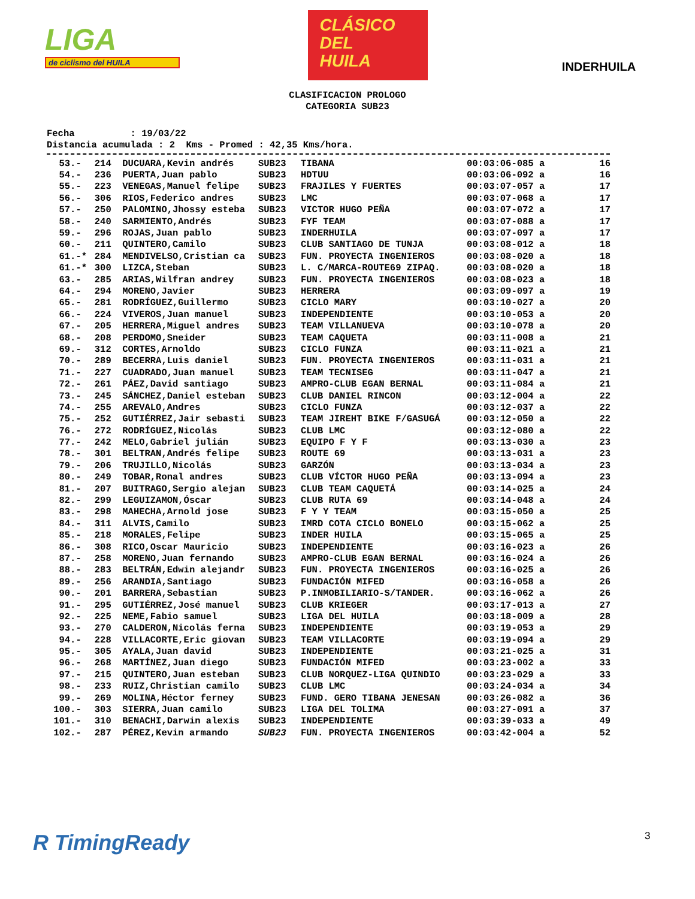LIGA
de ciclismo del HUILA
CLÁSICO
DEL
HUILA
INDERHUILA
CLASIFICACION PROLOGO
CATEGORIA SUB23
Fecha : 19/03/22 Distancia acumulada : 2 Kms - Promed : 42,35 Kms/hora.
| 53.- | 214 | DUCUARA,Kevin andrés | SUB23 | TIBANA | 00:03:06-085 a | 16 |
| 54.- | 236 | PUERTA,Juan pablo | SUB23 | HDTUU | 00:03:06-092 a | 16 |
| 55.- | 223 | VENEGAS,Manuel felipe | SUB23 | FRAJILES Y FUERTES | 00:03:07-057 a | 17 |
| 56.- | 306 | RIOS,Federico andres | SUB23 | LMC | 00:03:07-068 a | 17 |
| 57.- | 250 | PALOMINO,Jhossy esteba | SUB23 | VICTOR HUGO PEÑA | 00:03:07-072 a | 17 |
| 58.- | 240 | SARMIENTO,Andrés | SUB23 | FYF TEAM | 00:03:07-088 a | 17 |
| 59.- | 296 | ROJAS,Juan pablo | SUB23 | INDERHUILA | 00:03:07-097 a | 17 |
| 60.- | 211 | QUINTERO,Camilo | SUB23 | CLUB SANTIAGO DE TUNJA | 00:03:08-012 a | 18 |
| 61.-* | 284 | MENDIVELSO,Cristian ca | SUB23 | FUN. PROYECTA INGENIEROS | 00:03:08-020 a | 18 |
| 61.-* | 300 | LIZCA,Steban | SUB23 | L. C/MARCA-ROUTE69 ZIPAQ. | 00:03:08-020 a | 18 |
| 63.- | 285 | ARIAS,Wilfran andrey | SUB23 | FUN. PROYECTA INGENIEROS | 00:03:08-023 a | 18 |
| 64.- | 294 | MORENO,Javier | SUB23 | HERRERA | 00:03:09-097 a | 19 |
| 65.- | 281 | RODRÍGUEZ,Guillermo | SUB23 | CICLO MARY | 00:03:10-027 a | 20 |
| 66.- | 224 | VIVEROS,Juan manuel | SUB23 | INDEPENDIENTE | 00:03:10-053 a | 20 |
| 67.- | 205 | HERRERA,Miguel andres | SUB23 | TEAM VILLANUEVA | 00:03:10-078 a | 20 |
| 68.- | 208 | PERDOMO,Sneider | SUB23 | TEAM CAQUETA | 00:03:11-008 a | 21 |
| 69.- | 312 | CORTES,Arnoldo | SUB23 | CICLO FUNZA | 00:03:11-021 a | 21 |
| 70.- | 289 | BECERRA,Luis daniel | SUB23 | FUN. PROYECTA INGENIEROS | 00:03:11-031 a | 21 |
| 71.- | 227 | CUADRADO,Juan manuel | SUB23 | TEAM TECNISEG | 00:03:11-047 a | 21 |
| 72.- | 261 | PÁEZ,David santiago | SUB23 | AMPRO-CLUB EGAN BERNAL | 00:03:11-084 a | 21 |
| 73.- | 245 | SÁNCHEZ,Daniel esteban | SUB23 | CLUB DANIEL RINCON | 00:03:12-004 a | 22 |
| 74.- | 255 | AREVALO,Andres | SUB23 | CICLO FUNZA | 00:03:12-037 a | 22 |
| 75.- | 252 | GUTIÉRREZ,Jair sebasti | SUB23 | TEAM JIREHT BIKE F/GASUGÁ | 00:03:12-050 a | 22 |
| 76.- | 272 | RODRÍGUEZ,Nicolás | SUB23 | CLUB LMC | 00:03:12-080 a | 22 |
| 77.- | 242 | MELO,Gabriel julián | SUB23 | EQUIPO F Y F | 00:03:13-030 a | 23 |
| 78.- | 301 | BELTRAN,Andrés felipe | SUB23 | ROUTE 69 | 00:03:13-031 a | 23 |
| 79.- | 206 | TRUJILLO,Nicolás | SUB23 | GARZÓN | 00:03:13-034 a | 23 |
| 80.- | 249 | TOBAR,Ronal andres | SUB23 | CLUB VÍCTOR HUGO PEÑA | 00:03:13-094 a | 23 |
| 81.- | 207 | BUITRAGO,Sergio alejan | SUB23 | CLUB TEAM CAQUETÁ | 00:03:14-025 a | 24 |
| 82.- | 299 | LEGUIZAMON,Óscar | SUB23 | CLUB RUTA 69 | 00:03:14-048 a | 24 |
| 83.- | 298 | MAHECHA,Arnold jose | SUB23 | F Y Y TEAM | 00:03:15-050 a | 25 |
| 84.- | 311 | ALVIS,Camilo | SUB23 | IMRD COTA CICLO BONELO | 00:03:15-062 a | 25 |
| 85.- | 218 | MORALES,Felipe | SUB23 | INDER HUILA | 00:03:15-065 a | 25 |
| 86.- | 308 | RICO,Oscar Mauricio | SUB23 | INDEPENDIENTE | 00:03:16-023 a | 26 |
| 87.- | 258 | MORENO,Juan fernando | SUB23 | AMPRO-CLUB EGAN BERNAL | 00:03:16-024 a | 26 |
| 88.- | 283 | BELTRÁN,Edwin alejandr | SUB23 | FUN. PROYECTA INGENIEROS | 00:03:16-025 a | 26 |
| 89.- | 256 | ARANDIA,Santiago | SUB23 | FUNDACIÓN MIFED | 00:03:16-058 a | 26 |
| 90.- | 201 | BARRERA,Sebastian | SUB23 | P.INMOBILIARIO-S/TANDER. | 00:03:16-062 a | 26 |
| 91.- | 295 | GUTIÉRREZ,José manuel | SUB23 | CLUB KRIEGER | 00:03:17-013 a | 27 |
| 92.- | 225 | NEME,Fabio samuel | SUB23 | LIGA DEL HUILA | 00:03:18-009 a | 28 |
| 93.- | 270 | CALDERON,Nicolás ferna | SUB23 | INDEPENDIENTE | 00:03:19-053 a | 29 |
| 94.- | 228 | VILLACORTE,Eric giovan | SUB23 | TEAM VILLACORTE | 00:03:19-094 a | 29 |
| 95.- | 305 | AYALA,Juan david | SUB23 | INDEPENDIENTE | 00:03:21-025 a | 31 |
| 96.- | 268 | MARTÍNEZ,Juan diego | SUB23 | FUNDACIÓN MIFED | 00:03:23-002 a | 33 |
| 97.- | 215 | QUINTERO,Juan esteban | SUB23 | CLUB NORQUEZ-LIGA QUINDIO | 00:03:23-029 a | 33 |
| 98.- | 233 | RUIZ,Christian camilo | SUB23 | CLUB LMC | 00:03:24-034 a | 34 |
| 99.- | 269 | MOLINA,Héctor ferney | SUB23 | FUND. GERO TIBANA JENESAN | 00:03:26-082 a | 36 |
| 100.- | 303 | SIERRA,Juan camilo | SUB23 | LIGA DEL TOLIMA | 00:03:27-091 a | 37 |
| 101.- | 310 | BENACHI,Darwin alexis | SUB23 | INDEPENDIENTE | 00:03:39-033 a | 49 |
| 102.- | 287 | PÉREZ,Kevin armando | SUB23 | FUN. PROYECTA INGENIEROS | 00:03:42-004 a | 52 |
R TimingReady 3